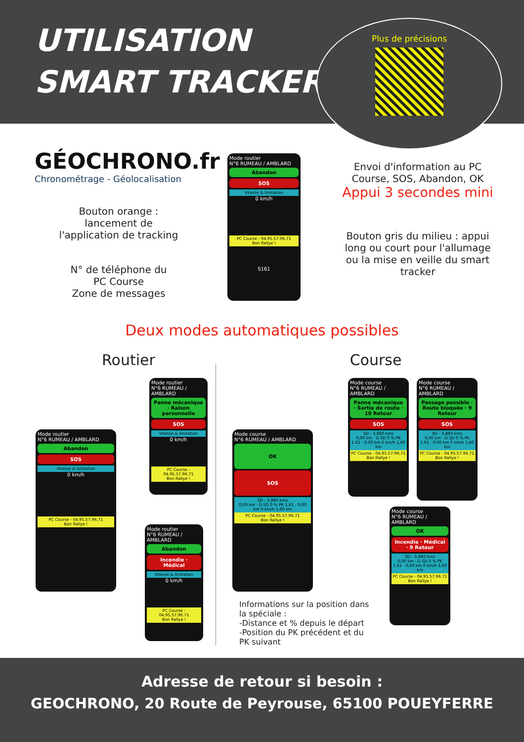UTILISATION
SMART TRACKER
Plus de précisions
GÉOCHRONO.fr
Chronométrage - Géolocalisation
Bouton orange :
lancement de
l'application de tracking
N° de téléphone du
PC Course
Zone de messages
Mode routier
N°6 RUMEAU / AMBLARD
Abandon
SOS
Vitesse & limitation
0 km/h
PC Course - 04.95.57.96.71
Bon Rallye !
S161
Envoi d'information au PC Course, SOS, Abandon, OK
Appui 3 secondes mini
Bouton gris du milieu : appui long ou court pour l'allumage ou la mise en veille du smart tracker
Deux modes automatiques possibles
Routier Course
Mode routier
N°6 RUMEAU / AMBLARD
Abandon
SOS
Vitesse & limitation
0 km/h
PC Course - 04.95.57.96.71
Bon Rallye !
Mode routier
N°6 RUMEAU / AMBLARD
Panne mécanique · Raison personnelle
SOS
Vitesse & limitation
0 km/h
PC Course - 04.95.57.96.71
Bon Rallye !
Mode routier
N°6 RUMEAU / AMBLARD
Abandon
Incendie · Médical
Vitesse & limitation
0 km/h
PC Course - 04.95.57.96.71
Bon Rallye !
Mode course
N°6 RUMEAU / AMBLARD
OK
SOS
SD - 3,880 kms
0,00 km · D SD 0 % PK 1.61 · 0,00 km 0 km/h 1,60 km
PC Course - 04.95.57.96.71
Bon Rallye !
Mode course
N°6 RUMEAU / AMBLARD
Panne mécanique · Sortie de route · 10 Retour
SOS
SD - 3,880 kms
0,00 km · D SD 0 % PK 1.61 · 0,00 km 0 km/h 1,60 km
PC Course - 04.95.57.96.71
Bon Rallye !
Mode course
N°6 RUMEAU / AMBLARD
Passage possible · Route bloquée · 9 Retour
SOS
SD - 3,880 kms
0,00 km · D SD 0 % PK 1.61 · 0,00 km 0 km/h 1,60 km
PC Course - 04.95.57.96.71
Bon Rallye !
Mode course
N°6 RUMEAU / AMBLARD
OK
Incendie · Médical · 9 Retour
SD - 3,880 kms
0,00 km · D SD 0 % PK 1.61 · 0,00 km 0 km/h 1,60 km
PC Course - 04.95.57.96.71
Bon Rallye !
Informations sur la position dans la spéciale :
-Distance et % depuis le départ
-Position du PK précédent et du PK suivant
Adresse de retour si besoin :
GEOCHRONO, 20 Route de Peyrouse, 65100 POUEYFERRE